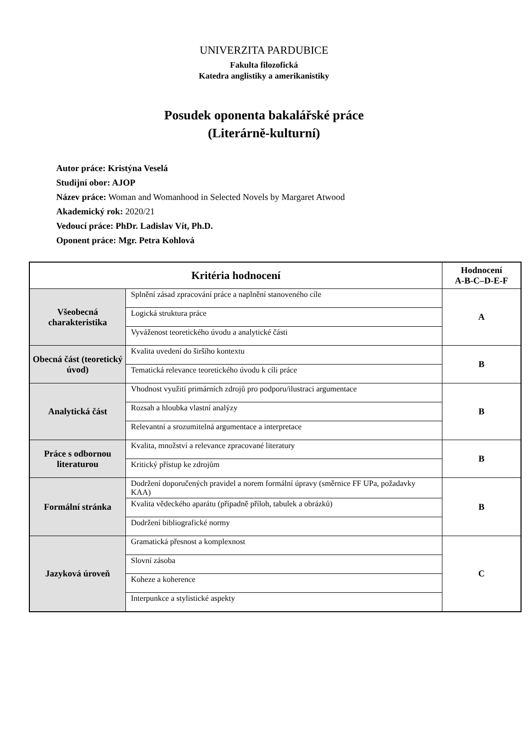UNIVERZITA PARDUBICE
Fakulta filozofická
Katedra anglistiky a amerikanistiky
Posudek oponenta bakalářské práce
(Literárně-kulturní)
Autor práce: Kristýna Veselá
Studijní obor: AJOP
Název práce: Woman and Womanhood in Selected Novels by Margaret Atwood
Akademický rok: 2020/21
Vedoucí práce: PhDr. Ladislav Vít, Ph.D.
Oponent práce: Mgr. Petra Kohlová
| Kritéria hodnocení | | Hodnocení A-B-C–D-E-F |
| --- | --- | --- |
| Všeobecná charakteristika | Splnění zásad zpracování práce a naplnění stanoveného cíle | A |
| | Logická struktura práce | |
| | Vyváženost teoretického úvodu a analytické části | |
| Obecná část (teoretický úvod) | Kvalita uvedení do širšího kontextu | B |
| | Tematická relevance teoretického úvodu k cíli práce | |
| Analytická část | Vhodnost využití primárních zdrojů pro podporu/ilustraci argumentace | B |
| | Rozsah a hloubka vlastní analýzy | |
| | Relevantní a srozumitelná argumentace a interpretace | |
| Práce s odbornou literaturou | Kvalita, množství a relevance zpracované literatury | B |
| | Kritický přístup ke zdrojům | |
| Formální stránka | Dodržení doporučených pravidel a norem formální úpravy (směrnice FF UPa, požadavky KAA) | B |
| | Kvalita vědeckého aparátu (případně příloh, tabulek a obrázků) | |
| | Dodržení bibliografické normy | |
| Jazyková úroveň | Gramatická přesnost a komplexnost | C |
| | Slovní zásoba | |
| | Koheze a koherence | |
| | Interpunkce a stylistické aspekty | |